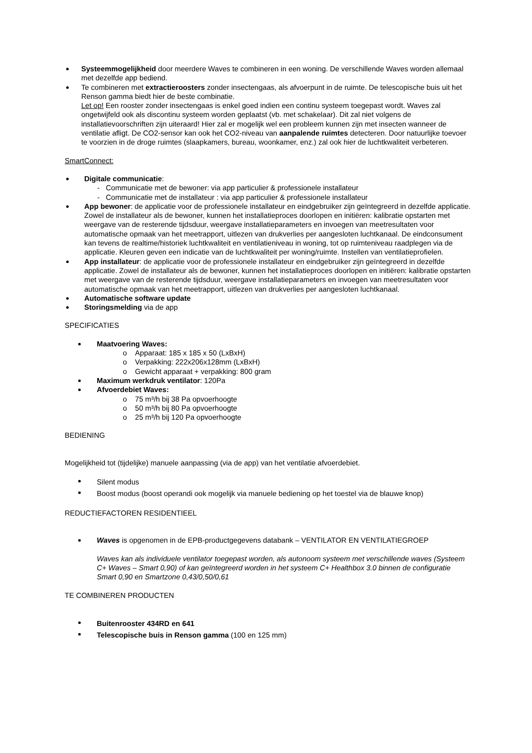Systeemmogelijkheid door meerdere Waves te combineren in een woning. De verschillende Waves worden allemaal met dezelfde app bediend.
Te combineren met extractieroosters zonder insectengaas, als afvoerpunt in de ruimte. De telescopische buis uit het Renson gamma biedt hier de beste combinatie.
Let op! Een rooster zonder insectengaas is enkel goed indien een continu systeem toegepast wordt. Waves zal ongetwijfeld ook als discontinu systeem worden geplaatst (vb. met schakelaar). Dit zal niet volgens de installatievoorschriften zijn uiteraard! Hier zal er mogelijk wel een probleem kunnen zijn met insecten wanneer de ventilatie afligt. De CO2-sensor kan ook het CO2-niveau van aanpalende ruimtes detecteren. Door natuurlijke toevoer te voorzien in de droge ruimtes (slaapkamers, bureau, woonkamer, enz.) zal ook hier de luchtkwaliteit verbeteren.
SmartConnect:
Digitale communicatie:
- Communicatie met de bewoner: via app particulier & professionele installateur
- Communicatie met de installateur : via app particulier & professionele installateur
App bewoner: de applicatie voor de professionele installateur en eindgebruiker zijn geïntegreerd in dezelfde applicatie. Zowel de installateur als de bewoner, kunnen het installatieproces doorlopen en initiëren: kalibratie opstarten met weergave van de resterende tijdsduur, weergave installatieparameters en invoegen van meetresultaten voor automatische opmaak van het meetrapport, uitlezen van drukverlies per aangesloten luchtkanaal. De eindconsument kan tevens de realtime/historiek luchtkwaliteit en ventilatieniveau in woning, tot op ruimteniveau raadplegen via de applicatie. Kleuren geven een indicatie van de luchtkwaliteit per woning/ruimte. Instellen van ventilatieprofielen.
App installateur: de applicatie voor de professionele installateur en eindgebruiker zijn geïntegreerd in dezelfde applicatie. Zowel de installateur als de bewoner, kunnen het installatieproces doorlopen en initiëren: kalibratie opstarten met weergave van de resterende tijdsduur, weergave installatieparameters en invoegen van meetresultaten voor automatische opmaak van het meetrapport, uitlezen van drukverlies per aangesloten luchtkanaal.
Automatische software update
Storingsmelding via de app
SPECIFICATIES
Maatvoering Waves:
o Apparaat: 185 x 185 x 50 (LxBxH)
o Verpakking: 222x206x128mm (LxBxH)
o Gewicht apparaat + verpakking: 800 gram
Maximum werkdruk ventilator: 120Pa
Afvoerdebiet Waves:
o 75 m³/h bij 38 Pa opvoerhoogte
o 50 m³/h bij 80 Pa opvoerhoogte
o 25 m³/h bij 120 Pa opvoerhoogte
BEDIENING
Mogelijkheid tot (tijdelijke) manuele aanpassing (via de app) van het ventilatie afvoerdebiet.
Silent modus
Boost modus (boost operandi ook mogelijk via manuele bediening op het toestel via de blauwe knop)
REDUCTIEFACTOREN RESIDENTIEEL
Waves is opgenomen in de EPB-productgegevens databank – VENTILATOR EN VENTILATIEGROEP
Waves kan als individuele ventilator toegepast worden, als autonoom systeem met verschillende waves (Systeem C+ Waves – Smart 0,90) of kan geïntegreerd worden in het systeem C+ Healthbox 3.0 binnen de configuratie Smart 0,90 en Smartzone 0,43/0,50/0,61
TE COMBINEREN PRODUCTEN
Buitenrooster 434RD en 641
Telescopische buis in Renson gamma (100 en 125 mm)